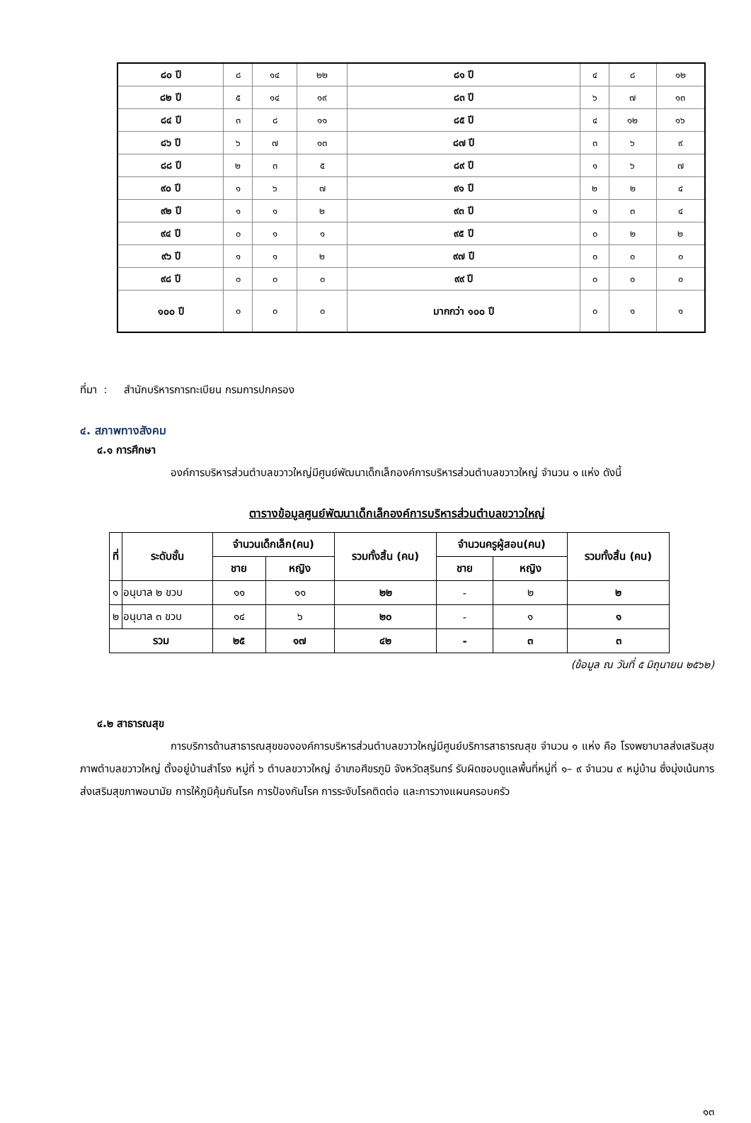| ๘๐ ปี | ๘ | ๑๔ | ๒๒ | ๘๑ ปี | ๔ | ๘ | ๑๒ |
| ๘๒ ปี | ๕ | ๑๔ | ๑๙ | ๘๓ ปี | ๖ | ๗ | ๑๓ |
| ๘๔ ปี | ๓ | ๘ | ๑๑ | ๘๕ ปี | ๔ | ๑๒ | ๑๖ |
| ๘๖ ปี | ๖ | ๗ | ๑๓ | ๘๗ ปี | ๓ | ๖ | ๙ |
| ๘๘ ปี | ๒ | ๓ | ๕ | ๘๙ ปี | ๑ | ๖ | ๗ |
| ๙๐ ปี | ๑ | ๖ | ๗ | ๙๑ ปี | ๒ | ๒ | ๔ |
| ๙๒ ปี | ๑ | ๑ | ๒ | ๙๓ ปี | ๑ | ๓ | ๔ |
| ๙๔ ปี | ๐ | ๑ | ๑ | ๙๕ ปี | ๐ | ๒ | ๒ |
| ๙๖ ปี | ๑ | ๑ | ๒ | ๙๗ ปี | ๐ | ๐ | ๐ |
| ๙๘ ปี | ๐ | ๐ | ๐ | ๙๙ ปี | ๐ | ๐ | ๐ |
| ๑๐๐ ปี | ๐ | ๐ | ๐ | มากกว่า ๑๐๐ ปี | ๐ | ๑ | ๑ |
ที่มา : สำนักบริหารการทะเบียน กรมการปกครอง
๔. สภาพทางสังคม
๔.๑ การศึกษา
องค์การบริหารส่วนตำบลขวาวใหญ่มีศูนย์พัฒนาเด็กเล็กองค์การบริหารส่วนตำบลขวาวใหญ่ จำนวน ๑ แห่ง ดังนี้
ตารางข้อมูลศูนย์พัฒนาเด็กเล็กองค์การบริหารส่วนตำบลขวาวใหญ่
| ที่ | ระดับชั้น | จำนวนเด็กเล็ก(คน) | | รวมทั้งสิ้น (คน) | จำนวนครูผู้สอน(คน) | | รวมทั้งสิ้น (คน) |
| --- | --- | --- | --- | --- | --- | --- | --- |
| | | ชาย | หญิง | | ชาย | หญิง | |
| ๑ | อนุบาล ๒ ขวบ | ๑๑ | ๑๑ | ๒๒ | - | ๒ | ๒ |
| ๒ | อนุบาล ๓ ขวบ | ๑๔ | ๖ | ๒๐ | - | ๑ | ๑ |
| รวม | | ๒๕ | ๑๗ | ๔๒ | - | ๓ | ๓ |
(ข้อมูล ณ วันที่ ๕ มิถุนายน ๒๕๖๒)
๔.๒ สาธารณสุข
การบริการด้านสาธารณสุขขององค์การบริหารส่วนตำบลขวาวใหญ่มีศูนย์บริการสาธารณสุข จำนวน ๑ แห่ง คือ โรงพยาบาลส่งเสริมสุขภาพตำบลขวาวใหญ่ ตั้งอยู่บ้านสำโรง หมู่ที่ ๖ ตำบลขวาวใหญ่ อำเภอศีขรภูมิ จังหวัดสุรินทร์ รับผิดชอบดูแลพื้นที่หมู่ที่ ๑– ๙ จำนวน ๙ หมู่บ้าน ซึ่งมุ่งเน้นการส่งเสริมสุขภาพอนามัย การให้ภูมิคุ้มกันโรค การป้องกันโรค การระงับโรคติดต่อ และการวางแผนครอบครัว
๑๓